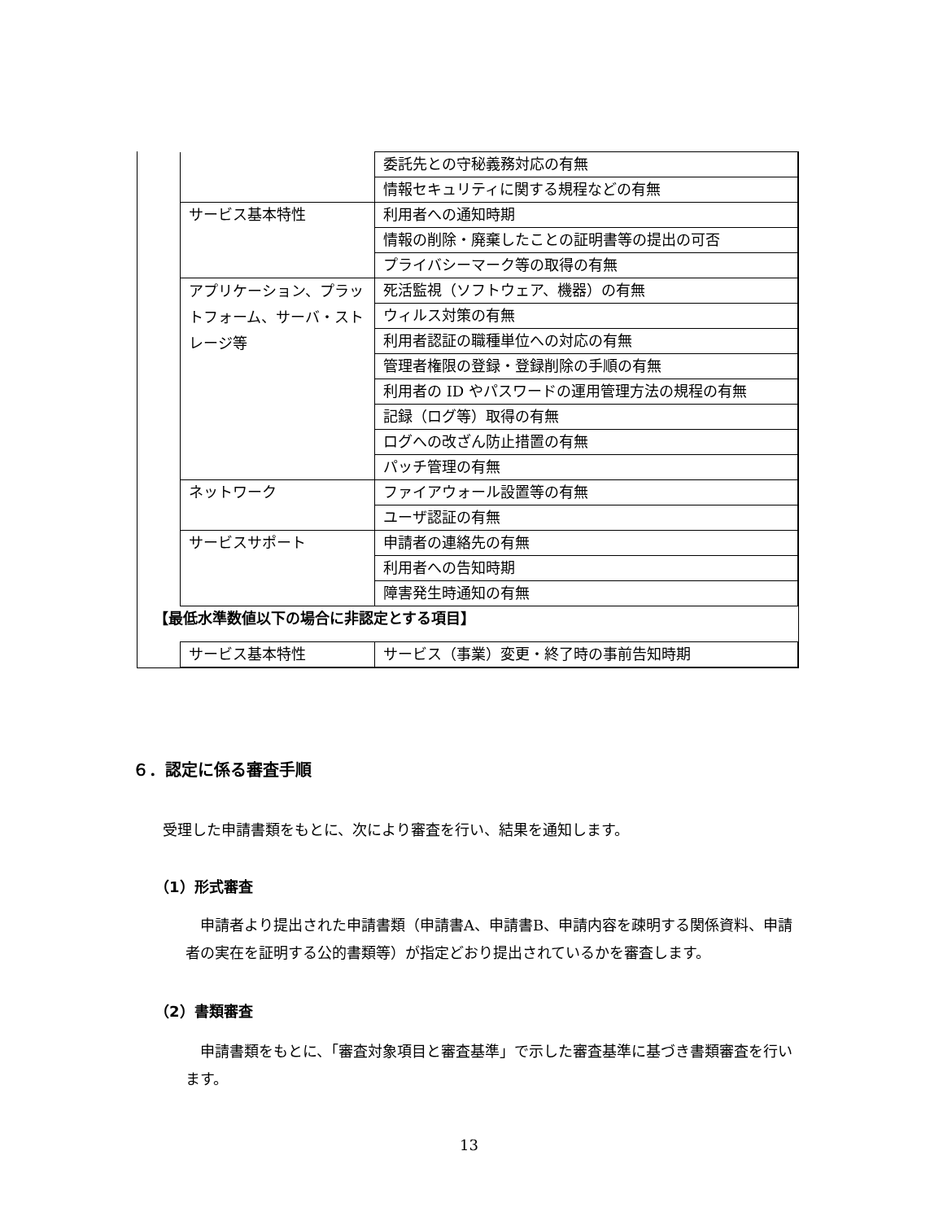| | 委託先との守秘義務対応の有無 |
| | 情報セキュリティに関する規程などの有無 |
| サービス基本特性 | 利用者への通知時期 |
| | 情報の削除・廃棄したことの証明書等の提出の可否 |
| | プライバシーマーク等の取得の有無 |
| アプリケーション、プラットフォーム、サーバ・ストレージ等 | 死活監視（ソフトウェア、機器）の有無 |
| | ウィルス対策の有無 |
| | 利用者認証の職種単位への対応の有無 |
| | 管理者権限の登録・登録削除の手順の有無 |
| | 利用者の ID やパスワードの運用管理方法の規程の有無 |
| | 記録（ログ等）取得の有無 |
| | ログへの改ざん防止措置の有無 |
| | パッチ管理の有無 |
| ネットワーク | ファイアウォール設置等の有無 |
| | ユーザ認証の有無 |
| サービスサポート | 申請者の連絡先の有無 |
| | 利用者への告知時期 |
| | 障害発生時通知の有無 |
【最低水準数値以下の場合に非認定とする項目】
| サービス基本特性 | サービス（事業）変更・終了時の事前告知時期 |
６．認定に係る審査手順
受理した申請書類をもとに、次により審査を行い、結果を通知します。
（1）形式審査
　申請者より提出された申請書類（申請書A、申請書B、申請内容を疎明する関係資料、申請者の実在を証明する公的書類等）が指定どおり提出されているかを審査します。
（2）書類審査
　申請書類をもとに、「審査対象項目と審査基準」で示した審査基準に基づき書類審査を行います。
13